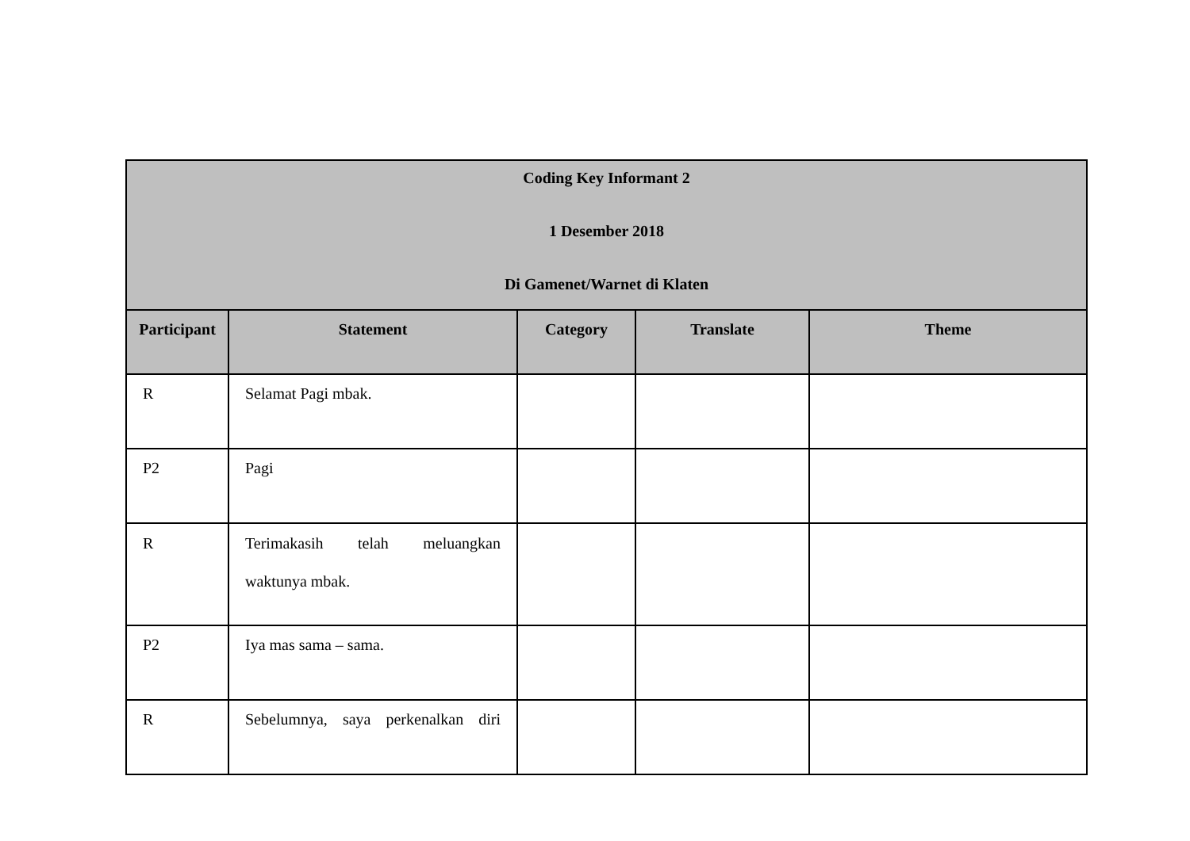| Coding Key Informant 2 1 Desember 2018 Di Gamenet/Warnet di Klaten | | | | |
| Participant | Statement | Category | Translate | Theme |
| R | Selamat Pagi mbak. | | | |
| P2 | Pagi | | | |
| R | Terimakasih telah meluangkan waktunya mbak. | | | |
| P2 | Iya mas sama – sama. | | | |
| R | Sebelumnya, saya perkenalkan diri | | | |